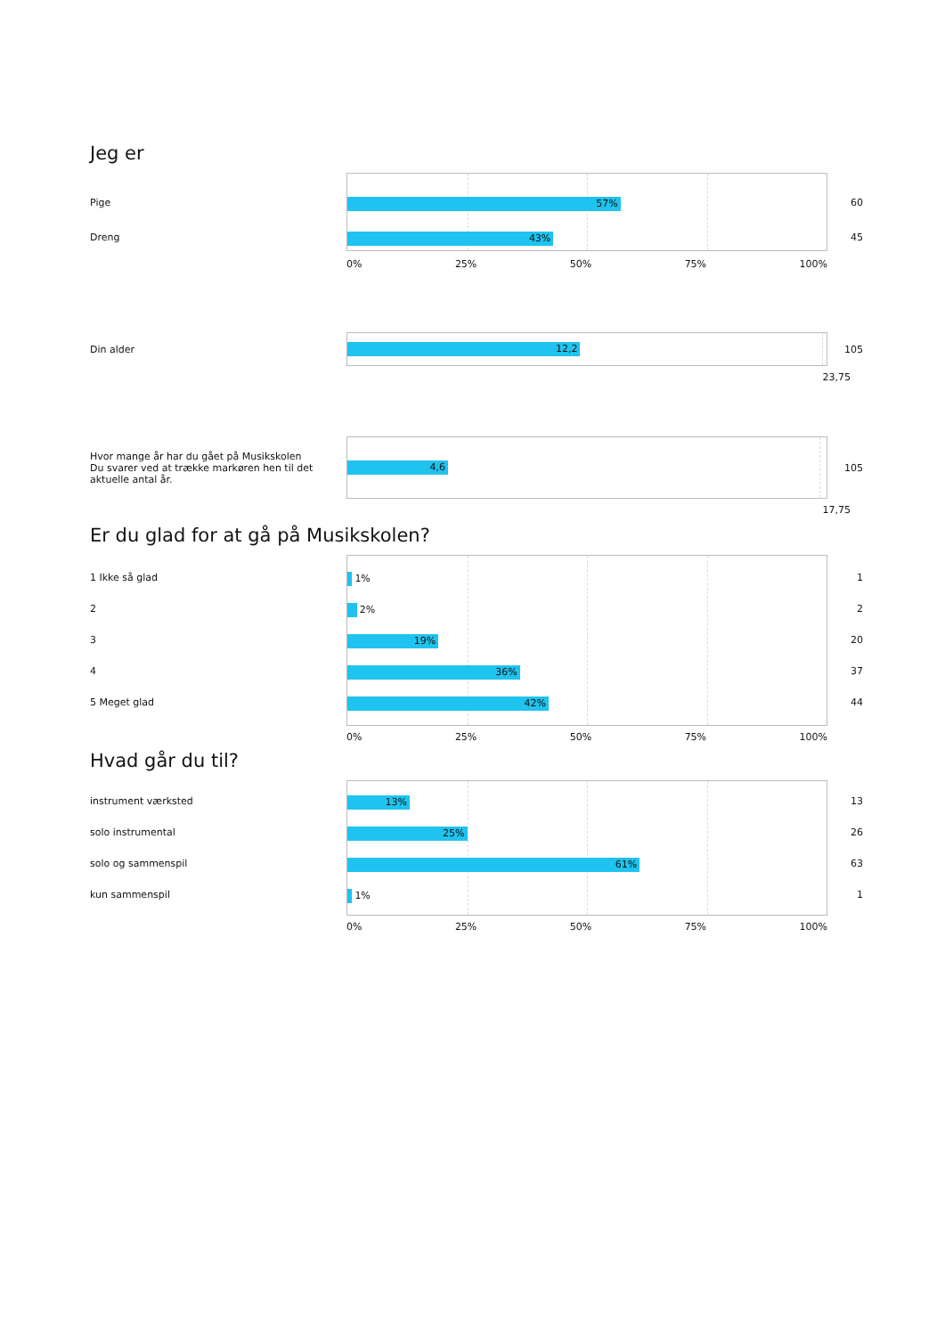Jeg er
Pige
Dreng
57%
43%
60
45
0% 25% 50% 75% 100%
Din alder
12,2
105
23,75
Hvor mange år har du gået på Musikskolen
Du svarer ved at trække markøren hen til det aktuelle antal år.
4,6
105
17,75
Er du glad for at gå på Musikskolen?
1 Ikke så glad
2
3
4
5 Meget glad
1%
2%
19%
36%
42%
1
2
20
37
44
0% 25% 50% 75% 100%
Hvad går du til?
instrument værksted
solo instrumental
solo og sammenspil
kun sammenspil
13%
25%
61%
1%
13
26
63
1
0% 25% 50% 75% 100%